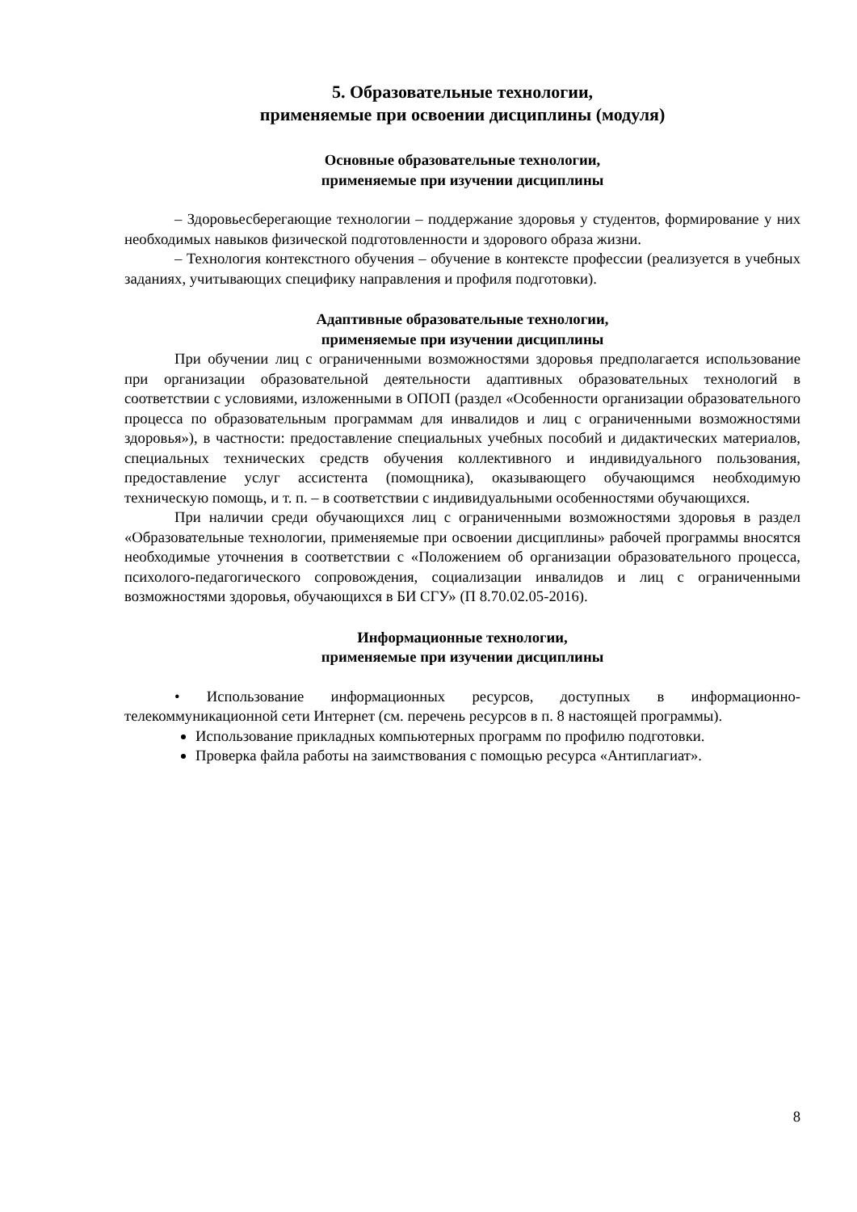5. Образовательные технологии,
применяемые при освоении дисциплины (модуля)
Основные образовательные технологии,
применяемые при изучении дисциплины
– Здоровьесберегающие технологии – поддержание здоровья у студентов, формирование у них необходимых навыков физической подготовленности и здорового образа жизни.
– Технология контекстного обучения – обучение в контексте профессии (реализуется в учебных заданиях, учитывающих специфику направления и профиля подготовки).
Адаптивные образовательные технологии,
применяемые при изучении дисциплины
При обучении лиц с ограниченными возможностями здоровья предполагается использование при организации образовательной деятельности адаптивных образовательных технологий в соответствии с условиями, изложенными в ОПОП (раздел «Особенности организации образовательного процесса по образовательным программам для инвалидов и лиц с ограниченными возможностями здоровья»), в частности: предоставление специальных учебных пособий и дидактических материалов, специальных технических средств обучения коллективного и индивидуального пользования, предоставление услуг ассистента (помощника), оказывающего обучающимся необходимую техническую помощь, и т. п. – в соответствии с индивидуальными особенностями обучающихся.
При наличии среди обучающихся лиц с ограниченными возможностями здоровья в раздел «Образовательные технологии, применяемые при освоении дисциплины» рабочей программы вносятся необходимые уточнения в соответствии с «Положением об организации образовательного процесса, психолого-педагогического сопровождения, социализации инвалидов и лиц с ограниченными возможностями здоровья, обучающихся в БИ СГУ» (П 8.70.02.05-2016).
Информационные технологии,
применяемые при изучении дисциплины
• Использование информационных ресурсов, доступных в информационно-телекоммуникационной сети Интернет (см. перечень ресурсов в п. 8 настоящей программы).
Использование прикладных компьютерных программ по профилю подготовки.
Проверка файла работы на заимствования с помощью ресурса «Антиплагиат».
8